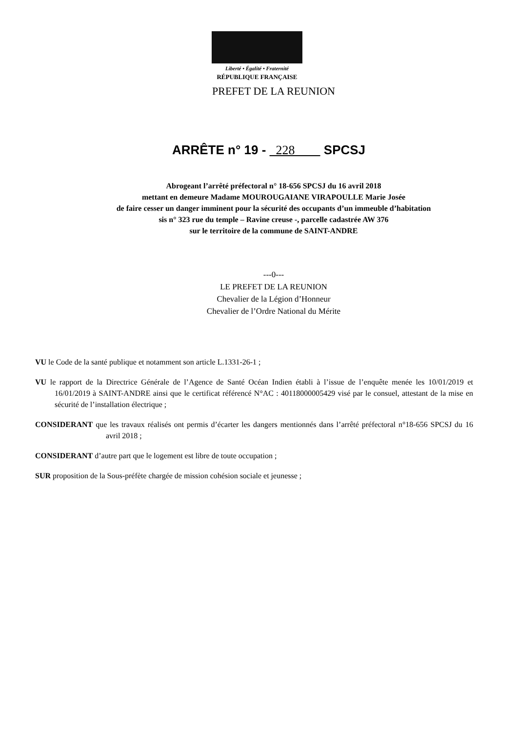Liberté • Égalité • Fraternité
RÉPUBLIQUE FRANÇAISE
PREFET DE LA REUNION
ARRÊTE n° 19 - 228 SPCSJ
Abrogeant l’arrêté préfectoral n° 18-656 SPCSJ du 16 avril 2018
mettant en demeure Madame MOUROUGAIANE VIRAPOULLE Marie Josée
de faire cesser un danger imminent pour la sécurité des occupants d’un immeuble d’habitation
sis n° 323 rue du temple – Ravine creuse -, parcelle cadastrée AW 376
sur le territoire de la commune de SAINT-ANDRE
---0---
LE PREFET DE LA REUNION
Chevalier de la Légion d’Honneur
Chevalier de l’Ordre National du Mérite
VU le Code de la santé publique et notamment son article L.1331-26-1 ;
VU le rapport de la Directrice Générale de l’Agence de Santé Océan Indien établi à l’issue de l’enquête menée les 10/01/2019 et 16/01/2019 à SAINT-ANDRE ainsi que le certificat référencé N°AC : 40118000005429 visé par le consuel, attestant de la mise en sécurité de l’installation électrique ;
CONSIDERANT que les travaux réalisés ont permis d’écarter les dangers mentionnés dans l’arrêté préfectoral n°18-656 SPCSJ du 16 avril 2018 ;
CONSIDERANT d’autre part que le logement est libre de toute occupation ;
SUR proposition de la Sous-préfète chargée de mission cohésion sociale et jeunesse ;